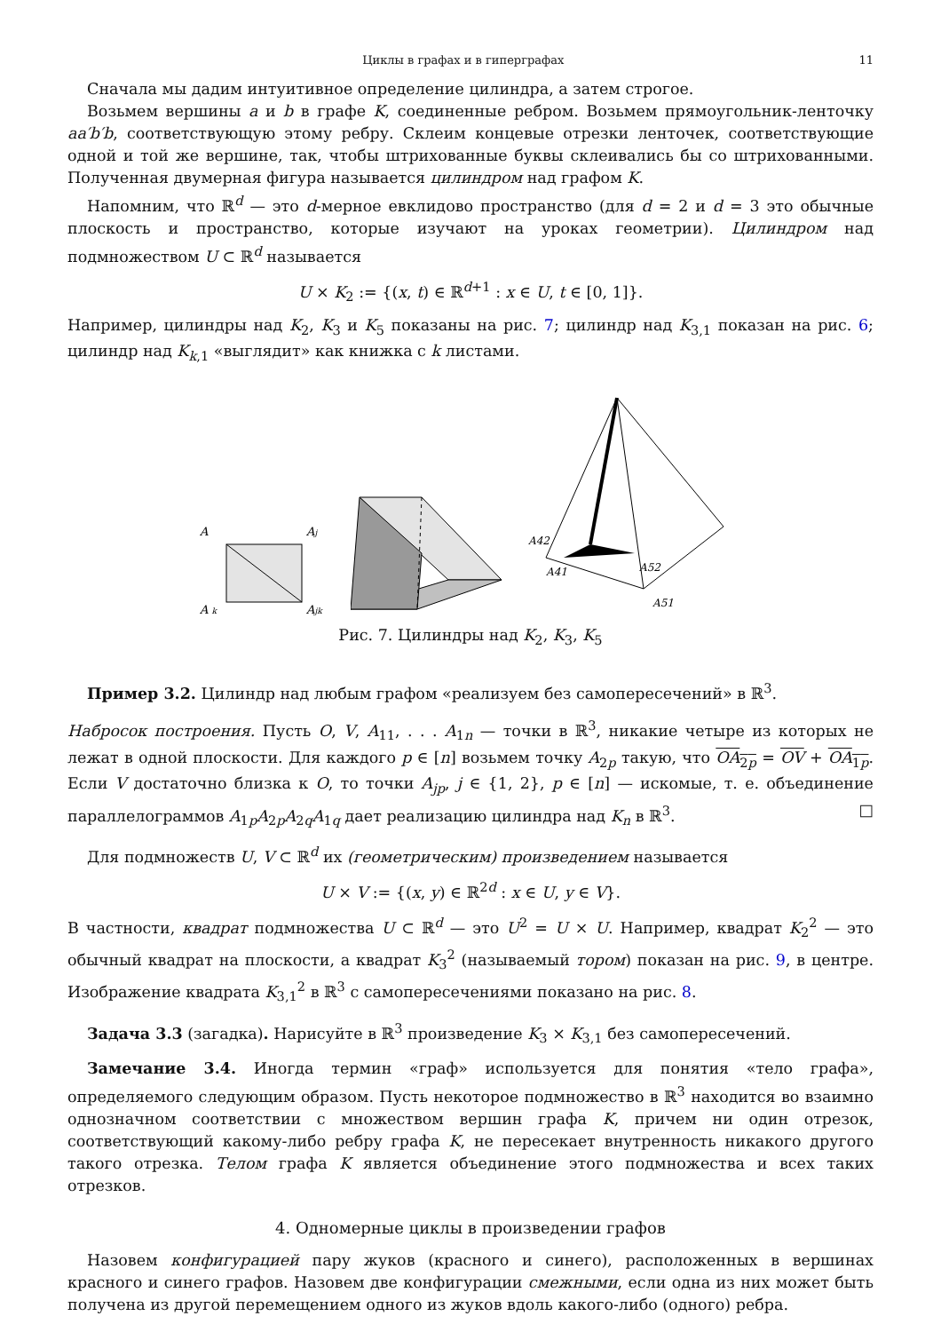Циклы в графах и в гиперграфах 11
Сначала мы дадим интуитивное определение цилиндра, а затем строгое.
Возьмем вершины a и b в графе K, соединенные ребром. Возьмем прямоугольник-ленточку aa′b′b, соответствующую этому ребру. Склеим концевые отрезки ленточек, соответствующие одной и той же вершине, так, чтобы штрихованные буквы склеивались бы со штрихованными. Полученная двумерная фигура называется цилиндром над графом K.
Напомним, что ℝ<sup>d</sup> — это d-мерное евклидово пространство (для d = 2 и d = 3 это обычные плоскость и пространство, которые изучают на уроках геометрии). Цилиндром над подмножеством U ⊂ ℝ<sup>d</sup> называется
U × K<sub>2</sub> := {(x, t) ∈ ℝ<sup>d+1</sup> : x ∈ U, t ∈ [0, 1]}.
Например, цилиндры над K<sub>2</sub>, K<sub>3</sub> и K<sub>5</sub> показаны на рис. 7; цилиндр над K<sub>3,1</sub> показан на рис. 6; цилиндр над K<sub>k,1</sub> «выглядит» как книжка с k листами.
A
Aj
A k
Ajk
A42
A41
A52
A51
Рис. 7. Цилиндры над K<sub>2</sub>, K<sub>3</sub>, K<sub>5</sub>
Пример 3.2. Цилиндр над любым графом «реализуем без самопересечений» в ℝ<sup>3</sup>.
Набросок построения. Пусть O, V, A<sub>11</sub>, . . . A<sub>1n</sub> — точки в ℝ<sup>3</sup>, никакие четыре из которых не лежат в одной плоскости. Для каждого p ∈ [n] возьмем точку A<sub>2p</sub> такую, что OA<sub>2p</sub> = OV + OA<sub>1p</sub>. Если V достаточно близка к O, то точки A<sub>jp</sub>, j ∈ {1, 2}, p ∈ [n] — искомые, т. е. объединение параллелограммов A<sub>1p</sub>A<sub>2p</sub>A<sub>2q</sub>A<sub>1q</sub> дает реализацию цилиндра над K<sub>n</sub> в ℝ<sup>3</sup>. □
Для подмножеств U, V ⊂ ℝ<sup>d</sup> их (геометрическим) произведением называется
U × V := {(x, y) ∈ ℝ<sup>2d</sup> : x ∈ U, y ∈ V}.
В частности, квадрат подмножества U ⊂ ℝ<sup>d</sup> — это U<sup>2</sup> = U × U. Например, квадрат K<sub>2</sub><sup>2</sup> — это обычный квадрат на плоскости, а квадрат K<sub>3</sub><sup>2</sup> (называемый тором) показан на рис. 9, в центре. Изображение квадрата K<sub>3,1</sub><sup>2</sup> в ℝ<sup>3</sup> с самопересечениями показано на рис. 8.
Задача 3.3 (загадка). Нарисуйте в ℝ<sup>3</sup> произведение K<sub>3</sub> × K<sub>3,1</sub> без самопересечений.
Замечание 3.4. Иногда термин «граф» используется для понятия «тело графа», определяемого следующим образом. Пусть некоторое подмножество в ℝ<sup>3</sup> находится во взаимно однозначном соответствии с множеством вершин графа K, причем ни один отрезок, соответствующий какому-либо ребру графа K, не пересекает внутренность никакого другого такого отрезка. Телом графа K является объединение этого подмножества и всех таких отрезков.
4. Одномерные циклы в произведении графов
Назовем конфигурацией пару жуков (красного и синего), расположенных в вершинах красного и синего графов. Назовем две конфигурации смежными, если одна из них может быть получена из другой перемещением одного из жуков вдоль какого-либо (одного) ребра.